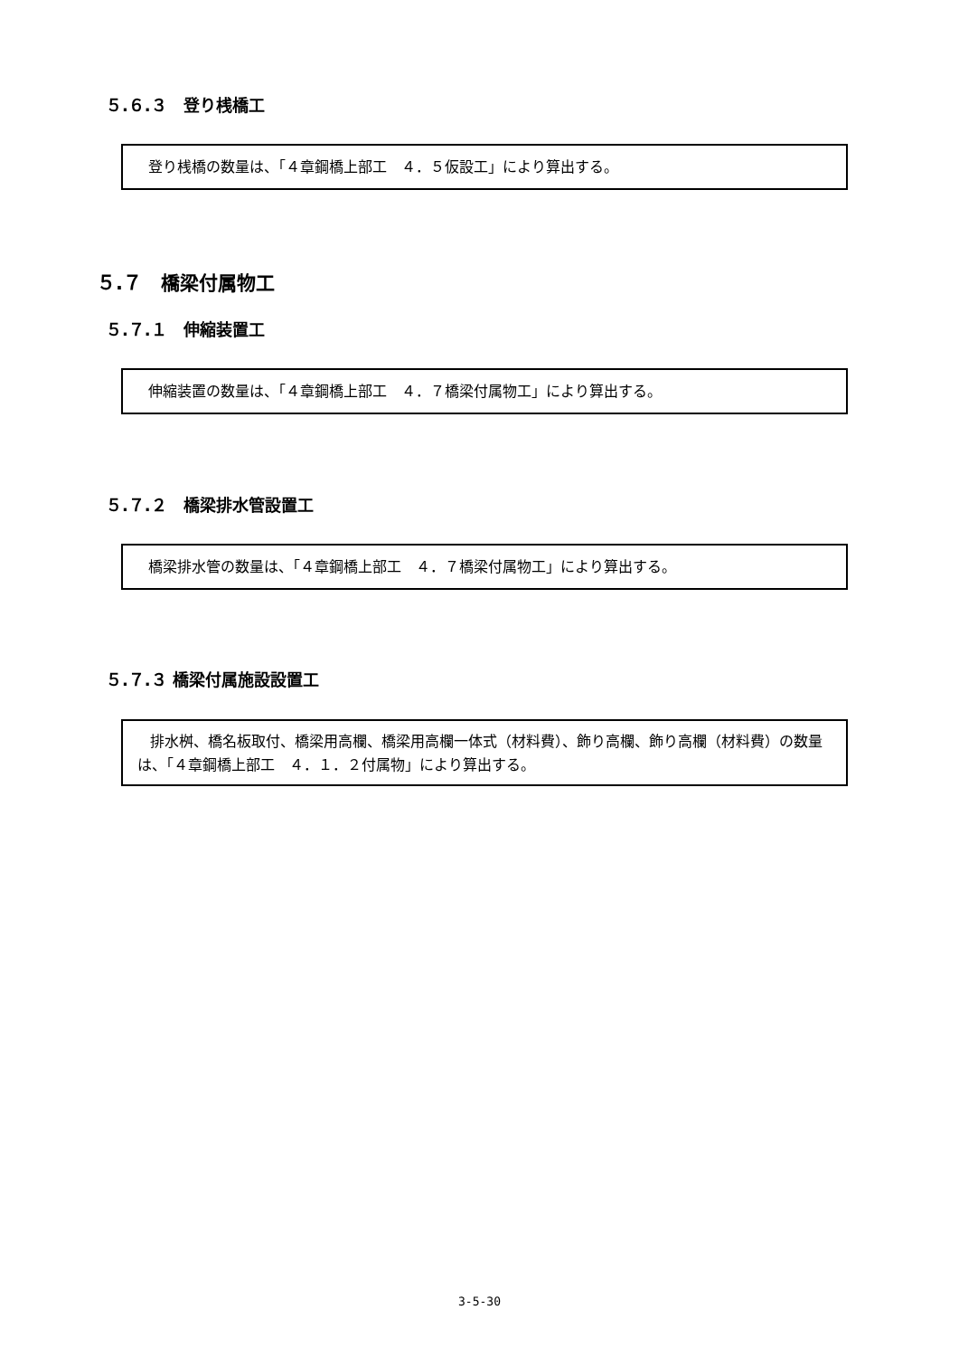５.６.３　登り桟橋工
登り桟橋の数量は、「４章鋼橋上部工　４．５仮設工」により算出する。
５.７　橋梁付属物工
５.７.１　伸縮装置工
伸縮装置の数量は、「４章鋼橋上部工　４．７橋梁付属物工」により算出する。
５.７.２　橋梁排水管設置工
橋梁排水管の数量は、「４章鋼橋上部工　４．７橋梁付属物工」により算出する。
５.７.３ 橋梁付属施設設置工
排水桝、橋名板取付、橋梁用高欄、橋梁用高欄一体式（材料費）、飾り高欄、飾り高欄（材料費）の数量は、「４章鋼橋上部工　４．１．２付属物」により算出する。
3-5-30